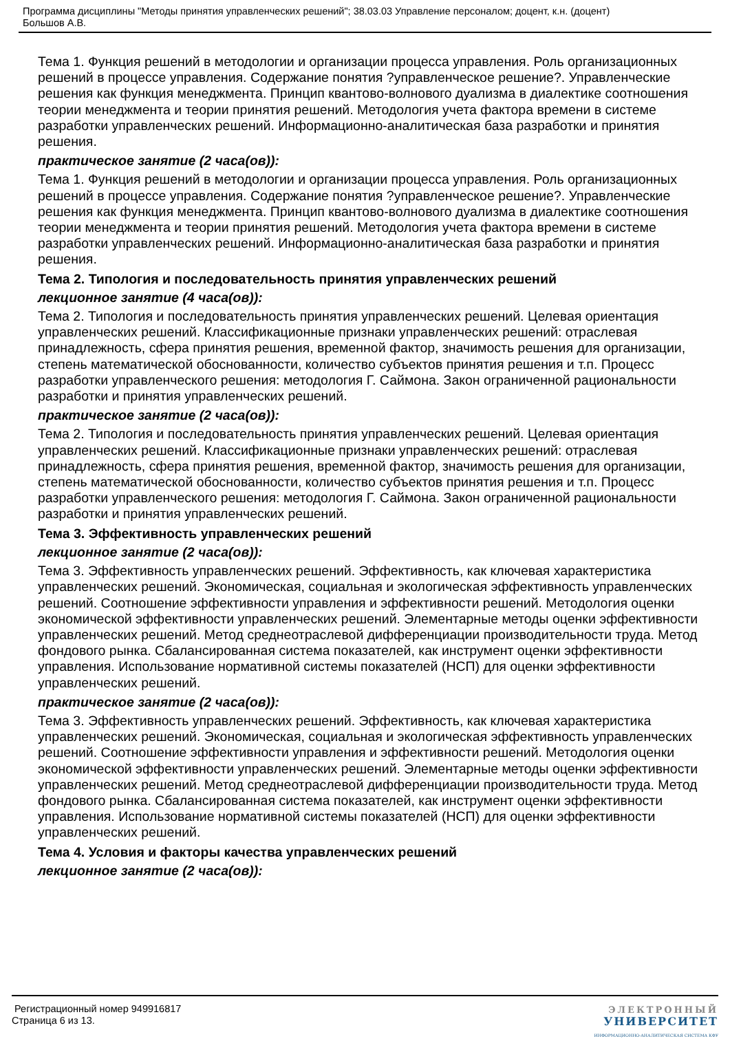Программа дисциплины "Методы принятия управленческих решений"; 38.03.03 Управление персоналом; доцент, к.н. (доцент)
Большов А.В.
Тема 1. Функция решений в методологии и организации процесса управления. Роль организационных решений в процессе управления. Содержание понятия ?управленческое решение?. Управленческие решения как функция менеджмента. Принцип квантово-волнового дуализма в диалектике соотношения теории менеджмента и теории принятия решений. Методология учета фактора времени в системе разработки управленческих решений. Информационно-аналитическая база разработки и принятия решения.
практическое занятие (2 часа(ов)):
Тема 1. Функция решений в методологии и организации процесса управления. Роль организационных решений в процессе управления. Содержание понятия ?управленческое решение?. Управленческие решения как функция менеджмента. Принцип квантово-волнового дуализма в диалектике соотношения теории менеджмента и теории принятия решений. Методология учета фактора времени в системе разработки управленческих решений. Информационно-аналитическая база разработки и принятия решения.
Тема 2. Типология и последовательность принятия управленческих решений
лекционное занятие (4 часа(ов)):
Тема 2. Типология и последовательность принятия управленческих решений. Целевая ориентация управленческих решений. Классификационные признаки управленческих решений: отраслевая принадлежность, сфера принятия решения, временной фактор, значимость решения для организации, степень математической обоснованности, количество субъектов принятия решения и т.п. Процесс разработки управленческого решения: методология Г. Саймона. Закон ограниченной рациональности разработки и принятия управленческих решений.
практическое занятие (2 часа(ов)):
Тема 2. Типология и последовательность принятия управленческих решений. Целевая ориентация управленческих решений. Классификационные признаки управленческих решений: отраслевая принадлежность, сфера принятия решения, временной фактор, значимость решения для организации, степень математической обоснованности, количество субъектов принятия решения и т.п. Процесс разработки управленческого решения: методология Г. Саймона. Закон ограниченной рациональности разработки и принятия управленческих решений.
Тема 3. Эффективность управленческих решений
лекционное занятие (2 часа(ов)):
Тема 3. Эффективность управленческих решений. Эффективность, как ключевая характеристика управленческих решений. Экономическая, социальная и экологическая эффективность управленческих решений. Соотношение эффективности управления и эффективности решений. Методология оценки экономической эффективности управленческих решений. Элементарные методы оценки эффективности управленческих решений. Метод среднеотраслевой дифференциации производительности труда. Метод фондового рынка. Сбалансированная система показателей, как инструмент оценки эффективности управления. Использование нормативной системы показателей (НСП) для оценки эффективности управленческих решений.
практическое занятие (2 часа(ов)):
Тема 3. Эффективность управленческих решений. Эффективность, как ключевая характеристика управленческих решений. Экономическая, социальная и экологическая эффективность управленческих решений. Соотношение эффективности управления и эффективности решений. Методология оценки экономической эффективности управленческих решений. Элементарные методы оценки эффективности управленческих решений. Метод среднеотраслевой дифференциации производительности труда. Метод фондового рынка. Сбалансированная система показателей, как инструмент оценки эффективности управления. Использование нормативной системы показателей (НСП) для оценки эффективности управленческих решений.
Тема 4. Условия и факторы качества управленческих решений
лекционное занятие (2 часа(ов)):
Регистрационный номер 949916817
Страница 6 из 13.
ЭЛЕКТРОННЫЙ
УНИВЕРСИТЕТ
ИНФОРМАЦИОННО-АНАЛИТИЧЕСКАЯ СИСТЕМА КФУ